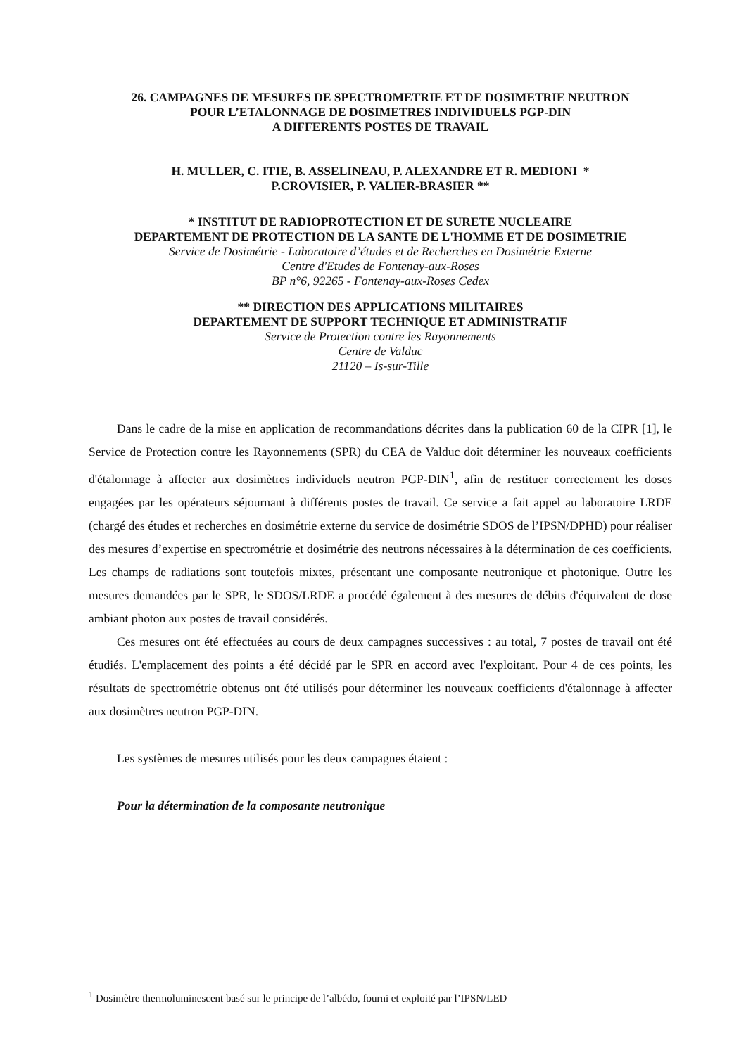26. CAMPAGNES DE MESURES DE SPECTROMETRIE ET DE DOSIMETRIE NEUTRON
POUR L’ETALONNAGE DE DOSIMETRES INDIVIDUELS PGP-DIN
A DIFFERENTS POSTES DE TRAVAIL
H. MULLER, C. ITIE, B. ASSELINEAU, P. ALEXANDRE ET R. MEDIONI *
P.CROVISIER, P. VALIER-BRASIER **
* INSTITUT DE RADIOPROTECTION ET DE SURETE NUCLEAIRE
DEPARTEMENT DE PROTECTION DE LA SANTE DE L'HOMME ET DE DOSIMETRIE
Service de Dosimétrie - Laboratoire d’études et de Recherches en Dosimétrie Externe
Centre d'Etudes de Fontenay-aux-Roses
BP n°6, 92265 - Fontenay-aux-Roses Cedex
** DIRECTION DES APPLICATIONS MILITAIRES
DEPARTEMENT DE SUPPORT TECHNIQUE ET ADMINISTRATIF
Service de Protection contre les Rayonnements
Centre de Valduc
21120 – Is-sur-Tille
Dans le cadre de la mise en application de recommandations décrites dans la publication 60 de la CIPR [1], le Service de Protection contre les Rayonnements (SPR) du CEA de Valduc doit déterminer les nouveaux coefficients d'étalonnage à affecter aux dosimètres individuels neutron PGP-DIN<sup>1</sup>, afin de restituer correctement les doses engagées par les opérateurs séjournant à différents postes de travail. Ce service a fait appel au laboratoire LRDE (chargé des études et recherches en dosimétrie externe du service de dosimétrie SDOS de l’IPSN/DPHD) pour réaliser des mesures d’expertise en spectrométrie et dosimétrie des neutrons nécessaires à la détermination de ces coefficients. Les champs de radiations sont toutefois mixtes, présentant une composante neutronique et photonique. Outre les mesures demandées par le SPR, le SDOS/LRDE a procédé également à des mesures de débits d'équivalent de dose ambiant photon aux postes de travail considérés.
Ces mesures ont été effectuées au cours de deux campagnes successives : au total, 7 postes de travail ont été étudiés. L'emplacement des points a été décidé par le SPR en accord avec l'exploitant. Pour 4 de ces points, les résultats de spectrométrie obtenus ont été utilisés pour déterminer les nouveaux coefficients d'étalonnage à affecter aux dosimètres neutron PGP-DIN.
Les systèmes de mesures utilisés pour les deux campagnes étaient :
Pour la détermination de la composante neutronique
<sup>1</sup> Dosimètre thermoluminescent basé sur le principe de l’albédo, fourni et exploité par l’IPSN/LED